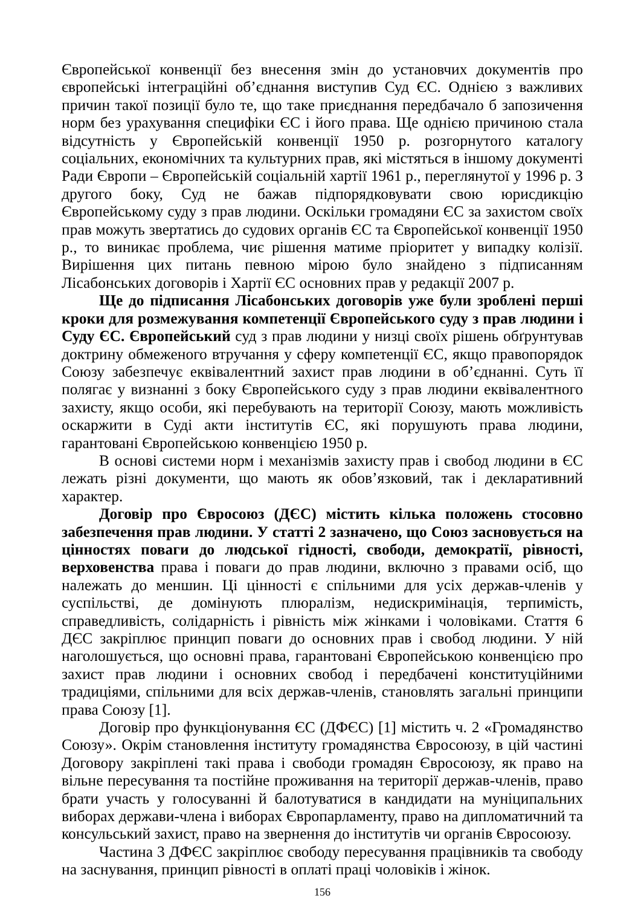Європейської конвенції без внесення змін до установчих документів про європейські інтеграційні об’єднання виступив Суд ЄС. Однією з важливих причин такої позиції було те, що таке приєднання передбачало б запозичення норм без урахування специфіки ЄС і його права. Ще однією причиною стала відсутність у Європейській конвенції 1950 р. розгорнутого каталогу соціальних, економічних та культурних прав, які містяться в іншому документі Ради Європи – Європейській соціальній хартії 1961 р., переглянутої у 1996 р. З другого боку, Суд не бажав підпорядковувати свою юрисдикцію Європейському суду з прав людини. Оскільки громадяни ЄС за захистом своїх прав можуть звертатись до судових органів ЄС та Європейської конвенції 1950 р., то виникає проблема, чиє рішення матиме пріоритет у випадку колізії. Вирішення цих питань певною мірою було знайдено з підписанням Лісабонських договорів і Хартії ЄС основних прав у редакції 2007 р.
Ще до підписання Лісабонських договорів уже були зроблені перші кроки для розмежування компетенції Європейського суду з прав людини і Суду ЄС. Європейський суд з прав людини у низці своїх рішень обґрунтував доктрину обмеженого втручання у сферу компетенції ЄС, якщо правопорядок Союзу забезпечує еквівалентний захист прав людини в об’єднанні. Суть її полягає у визнанні з боку Європейського суду з прав людини еквівалентного захисту, якщо особи, які перебувають на території Союзу, мають можливість оскаржити в Суді акти інститутів ЄС, які порушують права людини, гарантовані Європейською конвенцією 1950 р.
В основі системи норм і механізмів захисту прав і свобод людини в ЄС лежать різні документи, що мають як обов’язковий, так і декларативний характер.
Договір про Євросоюз (ДЄС) містить кілька положень стосовно забезпечення прав людини. У статті 2 зазначено, що Союз засновується на цінностях поваги до людської гідності, свободи, демократії, рівності, верховенства права і поваги до прав людини, включно з правами осіб, що належать до меншин. Ці цінності є спільними для усіх держав-членів у суспільстві, де домінують плюралізм, недискримінація, терпимість, справедливість, солідарність і рівність між жінками і чоловіками. Стаття 6 ДЄС закріплює принцип поваги до основних прав і свобод людини. У ній наголошується, що основні права, гарантовані Європейською конвенцією про захист прав людини і основних свобод і передбачені конституційними традиціями, спільними для всіх держав-членів, становлять загальні принципи права Союзу [1].
Договір про функціонування ЄС (ДФЄС) [1] містить ч. 2 «Громадянство Союзу». Окрім становлення інституту громадянства Євросоюзу, в цій частині Договору закріплені такі права і свободи громадян Євросоюзу, як право на вільне пересування та постійне проживання на території держав-членів, право брати участь у голосуванні й балотуватися в кандидати на муніципальних виборах держави-члена і виборах Європарламенту, право на дипломатичний та консульський захист, право на звернення до інститутів чи органів Євросоюзу.
Частина 3 ДФЄС закріплює свободу пересування працівників та свободу на заснування, принцип рівності в оплаті праці чоловіків і жінок.
156